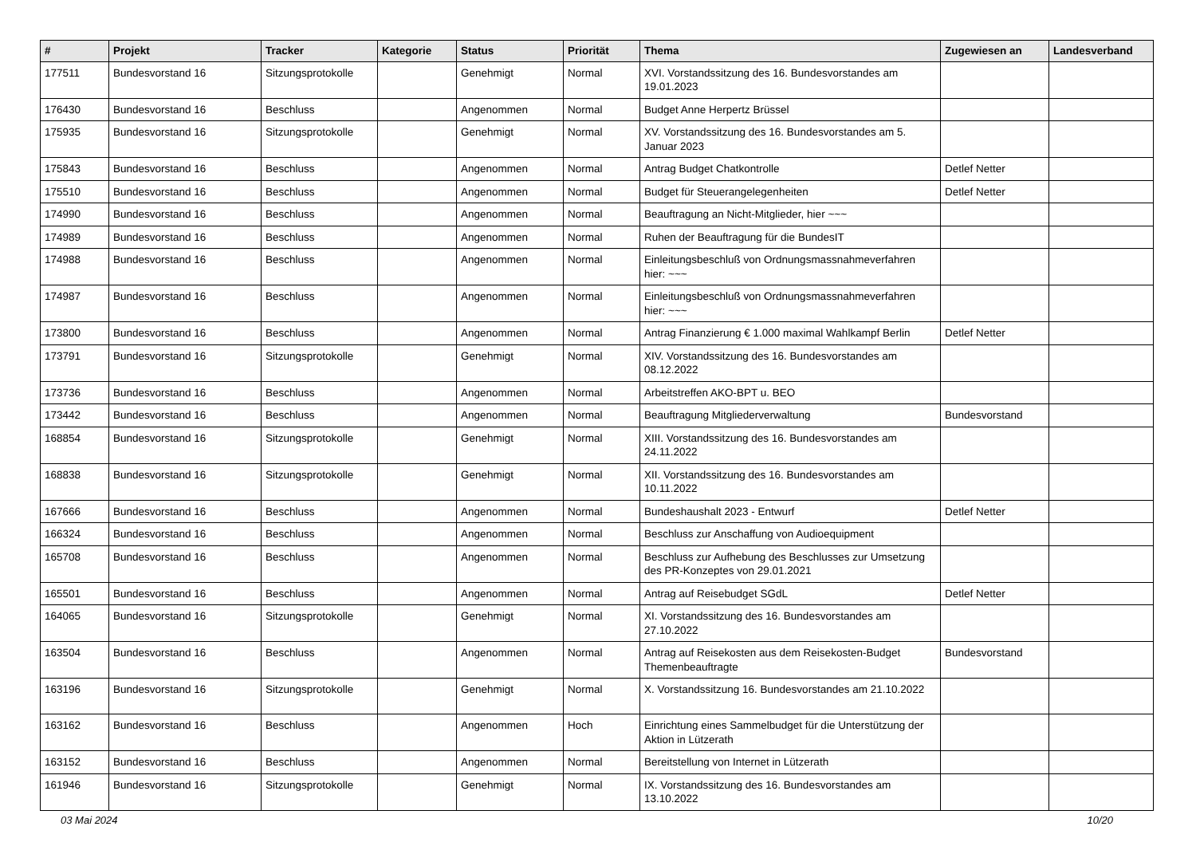| # | Projekt | Tracker | Kategorie | Status | Priorität | Thema | Zugewiesen an | Landesverband |
| --- | --- | --- | --- | --- | --- | --- | --- | --- |
| 177511 | Bundesvorstand 16 | Sitzungsprotokolle | | Genehmigt | Normal | XVI. Vorstandssitzung des 16. Bundesvorstandes am 19.01.2023 | | |
| 176430 | Bundesvorstand 16 | Beschluss | | Angenommen | Normal | Budget Anne Herpertz Brüssel | | |
| 175935 | Bundesvorstand 16 | Sitzungsprotokolle | | Genehmigt | Normal | XV. Vorstandssitzung des 16. Bundesvorstandes am 5. Januar 2023 | | |
| 175843 | Bundesvorstand 16 | Beschluss | | Angenommen | Normal | Antrag Budget Chatkontrolle | Detlef Netter | |
| 175510 | Bundesvorstand 16 | Beschluss | | Angenommen | Normal | Budget für Steuerangelegenheiten | Detlef Netter | |
| 174990 | Bundesvorstand 16 | Beschluss | | Angenommen | Normal | Beauftragung an Nicht-Mitglieder, hier ~~~ | | |
| 174989 | Bundesvorstand 16 | Beschluss | | Angenommen | Normal | Ruhen der Beauftragung für die BundesIT | | |
| 174988 | Bundesvorstand 16 | Beschluss | | Angenommen | Normal | Einleitungsbeschluß von Ordnungsmassnahmeverfahren hier: ~~~ | | |
| 174987 | Bundesvorstand 16 | Beschluss | | Angenommen | Normal | Einleitungsbeschluß von Ordnungsmassnahmeverfahren hier: ~~~ | | |
| 173800 | Bundesvorstand 16 | Beschluss | | Angenommen | Normal | Antrag Finanzierung € 1.000 maximal Wahlkampf Berlin | Detlef Netter | |
| 173791 | Bundesvorstand 16 | Sitzungsprotokolle | | Genehmigt | Normal | XIV. Vorstandssitzung des 16. Bundesvorstandes am 08.12.2022 | | |
| 173736 | Bundesvorstand 16 | Beschluss | | Angenommen | Normal | Arbeitstreffen AKO-BPT u. BEO | | |
| 173442 | Bundesvorstand 16 | Beschluss | | Angenommen | Normal | Beauftragung Mitgliederverwaltung | Bundesvorstand | |
| 168854 | Bundesvorstand 16 | Sitzungsprotokolle | | Genehmigt | Normal | XIII. Vorstandssitzung des 16. Bundesvorstandes am 24.11.2022 | | |
| 168838 | Bundesvorstand 16 | Sitzungsprotokolle | | Genehmigt | Normal | XII. Vorstandssitzung des 16. Bundesvorstandes am 10.11.2022 | | |
| 167666 | Bundesvorstand 16 | Beschluss | | Angenommen | Normal | Bundeshaushalt 2023 - Entwurf | Detlef Netter | |
| 166324 | Bundesvorstand 16 | Beschluss | | Angenommen | Normal | Beschluss zur Anschaffung von Audioequipment | | |
| 165708 | Bundesvorstand 16 | Beschluss | | Angenommen | Normal | Beschluss zur Aufhebung des Beschlusses zur Umsetzung des PR-Konzeptes von 29.01.2021 | | |
| 165501 | Bundesvorstand 16 | Beschluss | | Angenommen | Normal | Antrag auf Reisebudget SGdL | Detlef Netter | |
| 164065 | Bundesvorstand 16 | Sitzungsprotokolle | | Genehmigt | Normal | XI. Vorstandssitzung des 16. Bundesvorstandes am 27.10.2022 | | |
| 163504 | Bundesvorstand 16 | Beschluss | | Angenommen | Normal | Antrag auf Reisekosten aus dem Reisekosten-Budget Themenbeauftragte | Bundesvorstand | |
| 163196 | Bundesvorstand 16 | Sitzungsprotokolle | | Genehmigt | Normal | X. Vorstandssitzung 16. Bundesvorstandes am 21.10.2022 | | |
| 163162 | Bundesvorstand 16 | Beschluss | | Angenommen | Hoch | Einrichtung eines Sammelbudget für die Unterstützung der Aktion in Lützerath | | |
| 163152 | Bundesvorstand 16 | Beschluss | | Angenommen | Normal | Bereitstellung von Internet in Lützerath | | |
| 161946 | Bundesvorstand 16 | Sitzungsprotokolle | | Genehmigt | Normal | IX. Vorstandssitzung des 16. Bundesvorstandes am 13.10.2022 | | |
03 Mai 2024 10/20